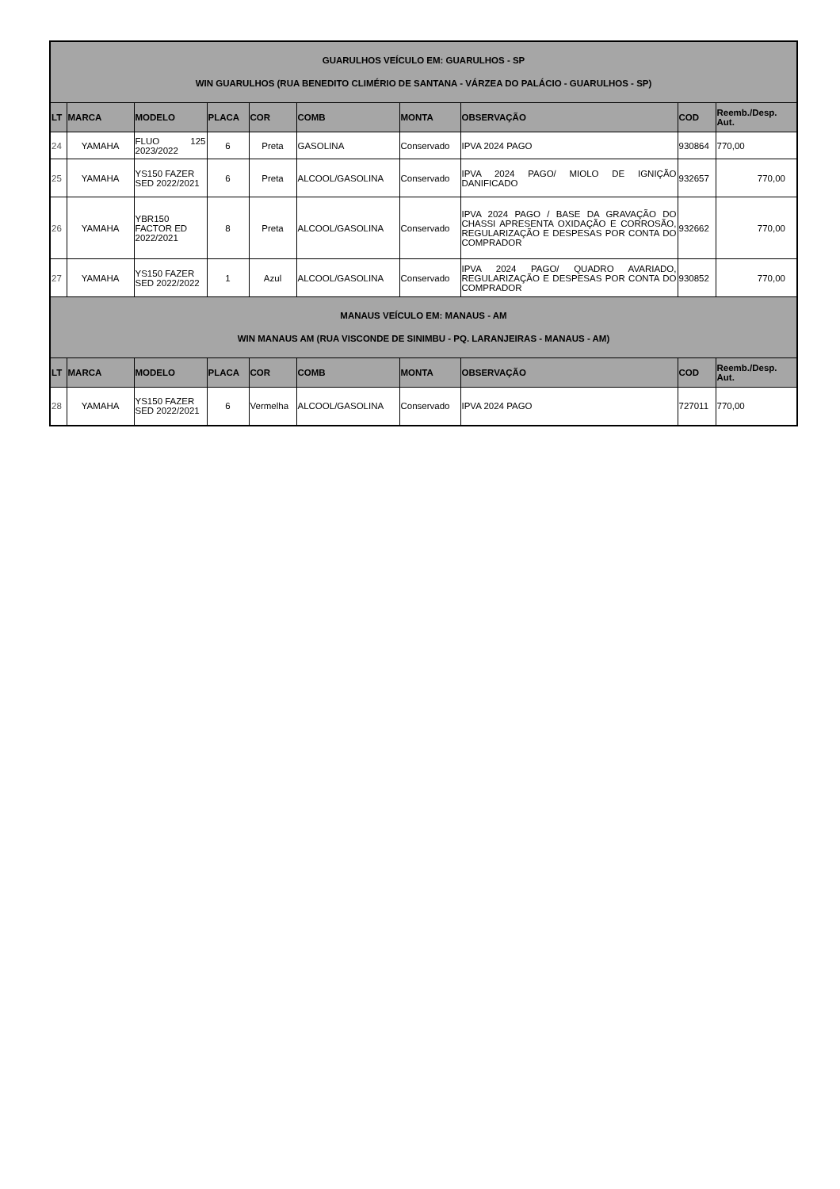| GUARULHOS VEÍCULO EM: GUARULHOS - SP WIN GUARULHOS (RUA BENEDITO CLIMÉRIO DE SANTANA - VÁRZEA DO PALÁCIO - GUARULHOS - SP) | | | | | | | | | |
| LT | MARCA | MODELO | PLACA | COR | COMB | MONTA | OBSERVAÇÃO | COD | Reemb./Desp. Aut. |
| 24 | YAMAHA | FLUO 125 2023/2022 | 6 | Preta | GASOLINA | Conservado | IPVA 2024 PAGO | 930864 | 770,00 |
| 25 | YAMAHA | YS150 FAZER SED 2022/2021 | 6 | Preta | ALCOOL/GASOLINA | Conservado | IPVA 2024 PAGO/ MIOLO DE IGNIÇÃO DANIFICADO | 932657 | 770,00 |
| 26 | YAMAHA | YBR150 FACTOR ED 2022/2021 | 8 | Preta | ALCOOL/GASOLINA | Conservado | IPVA 2024 PAGO / BASE DA GRAVAÇÃO DO CHASSI APRESENTA OXIDAÇÃO E CORROSÃO, REGULARIZAÇÃO E DESPESAS POR CONTA DO COMPRADOR | 932662 | 770,00 |
| 27 | YAMAHA | YS150 FAZER SED 2022/2022 | 1 | Azul | ALCOOL/GASOLINA | Conservado | IPVA 2024 PAGO/ QUADRO AVARIADO, REGULARIZAÇÃO E DESPESAS POR CONTA DO COMPRADOR | 930852 | 770,00 |
| MANAUS VEÍCULO EM: MANAUS - AM WIN MANAUS AM (RUA VISCONDE DE SINIMBU - PQ. LARANJEIRAS - MANAUS - AM) | | | | | | | | | |
| LT | MARCA | MODELO | PLACA | COR | COMB | MONTA | OBSERVAÇÃO | COD | Reemb./Desp. Aut. |
| 28 | YAMAHA | YS150 FAZER SED 2022/2021 | 6 | Vermelha | ALCOOL/GASOLINA | Conservado | IPVA 2024 PAGO | 727011 | 770,00 |